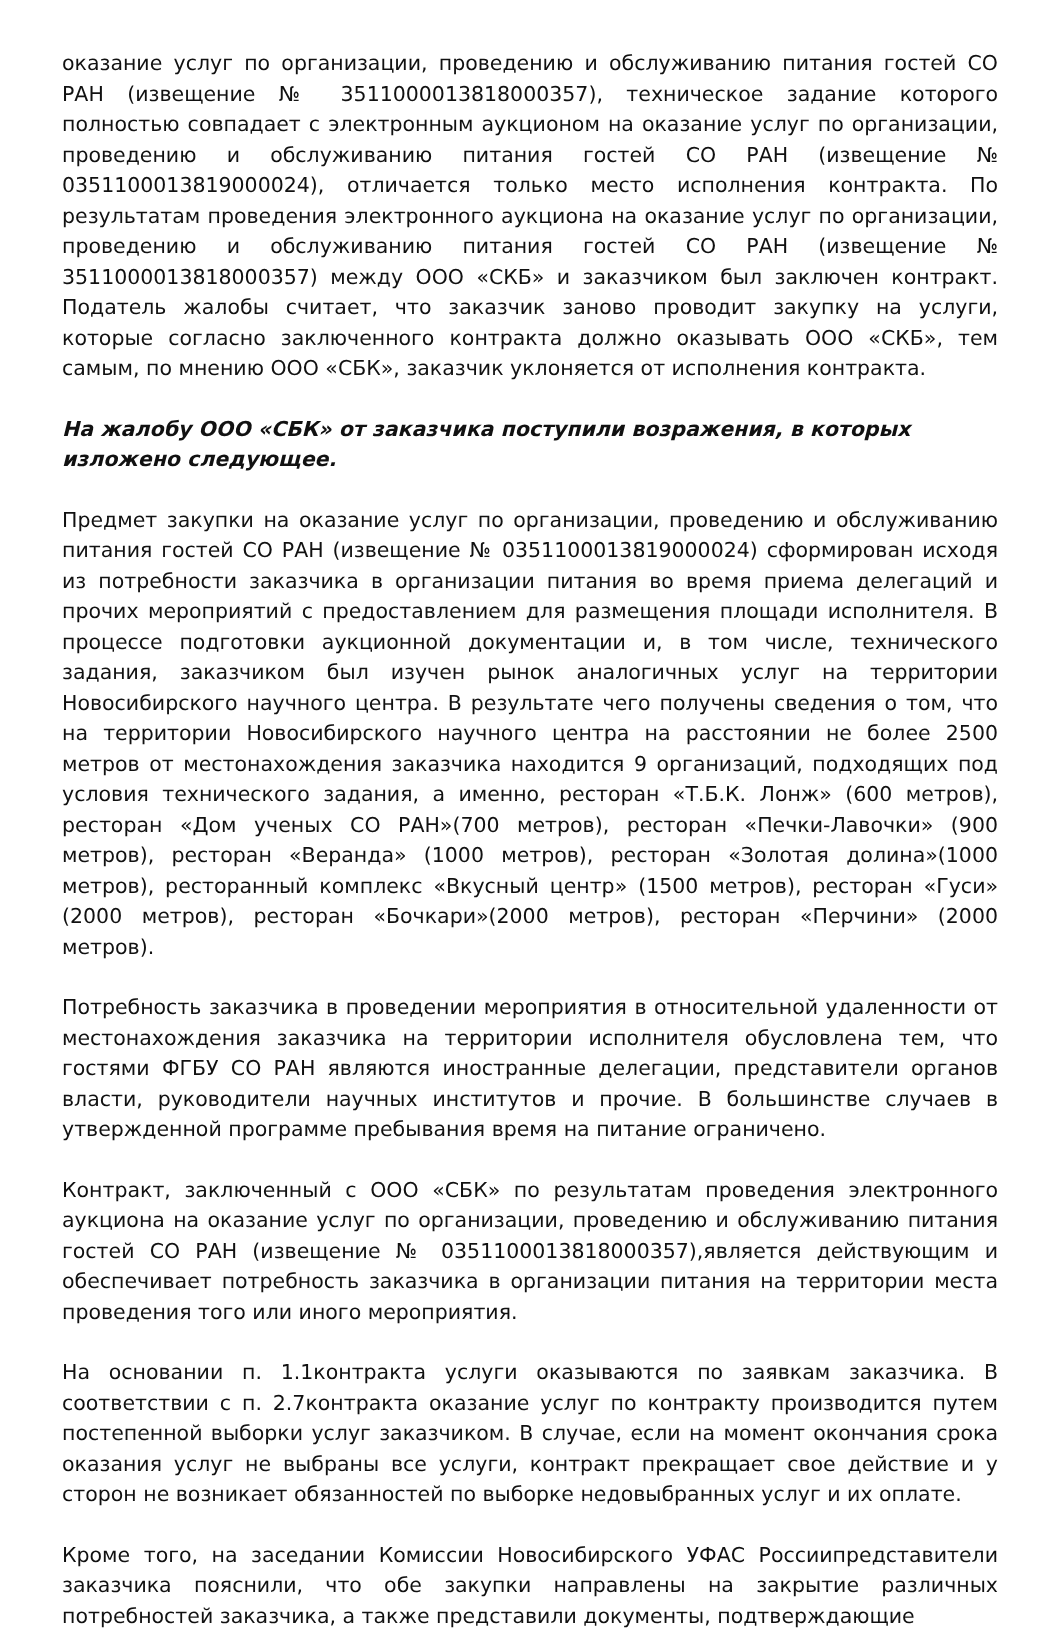оказание услуг по организации, проведению и обслуживанию питания гостей СО РАН (извещение № 3511000013818000357), техническое задание которого полностью совпадает с электронным аукционом на оказание услуг по организации, проведению и обслуживанию питания гостей СО РАН (извещение № 0351100013819000024), отличается только место исполнения контракта. По результатам проведения электронного аукциона на оказание услуг по организации, проведению и обслуживанию питания гостей СО РАН (извещение № 3511000013818000357) между ООО «СКБ» и заказчиком был заключен контракт. Податель жалобы считает, что заказчик заново проводит закупку на услуги, которые согласно заключенного контракта должно оказывать ООО «СКБ», тем самым, по мнению ООО «СБК», заказчик уклоняется от исполнения контракта.
На жалобу ООО «СБК» от заказчика поступили возражения, в которых изложено следующее.
Предмет закупки на оказание услуг по организации, проведению и обслуживанию питания гостей СО РАН (извещение № 0351100013819000024) сформирован исходя из потребности заказчика в организации питания во время приема делегаций и прочих мероприятий с предоставлением для размещения площади исполнителя. В процессе подготовки аукционной документации и, в том числе, технического задания, заказчиком был изучен рынок аналогичных услуг на территории Новосибирского научного центра. В результате чего получены сведения о том, что на территории Новосибирского научного центра на расстоянии не более 2500 метров от местонахождения заказчика находится 9 организаций, подходящих под условия технического задания, а именно, ресторан «Т.Б.К. Лонж» (600 метров), ресторан «Дом ученых СО РАН»(700 метров), ресторан «Печки-Лавочки» (900 метров), ресторан «Веранда» (1000 метров), ресторан «Золотая долина»(1000 метров), ресторанный комплекс «Вкусный центр» (1500 метров), ресторан «Гуси» (2000 метров), ресторан «Бочкари»(2000 метров), ресторан «Перчини» (2000 метров).
Потребность заказчика в проведении мероприятия в относительной удаленности от местонахождения заказчика на территории исполнителя обусловлена тем, что гостями ФГБУ СО РАН являются иностранные делегации, представители органов власти, руководители научных институтов и прочие. В большинстве случаев в утвержденной программе пребывания время на питание ограничено.
Контракт, заключенный с ООО «СБК» по результатам проведения электронного аукциона на оказание услуг по организации, проведению и обслуживанию питания гостей СО РАН (извещение № 0351100013818000357),является действующим и обеспечивает потребность заказчика в организации питания на территории места проведения того или иного мероприятия.
На основании п. 1.1контракта услуги оказываются по заявкам заказчика. В соответствии с п. 2.7контракта оказание услуг по контракту производится путем постепенной выборки услуг заказчиком. В случае, если на момент окончания срока оказания услуг не выбраны все услуги, контракт прекращает свое действие и у сторон не возникает обязанностей по выборке недовыбранных услуг и их оплате.
Кроме того, на заседании Комиссии Новосибирского УФАС Россиипредставители заказчика пояснили, что обе закупки направлены на закрытие различных потребностей заказчика, а также представили документы, подтверждающие